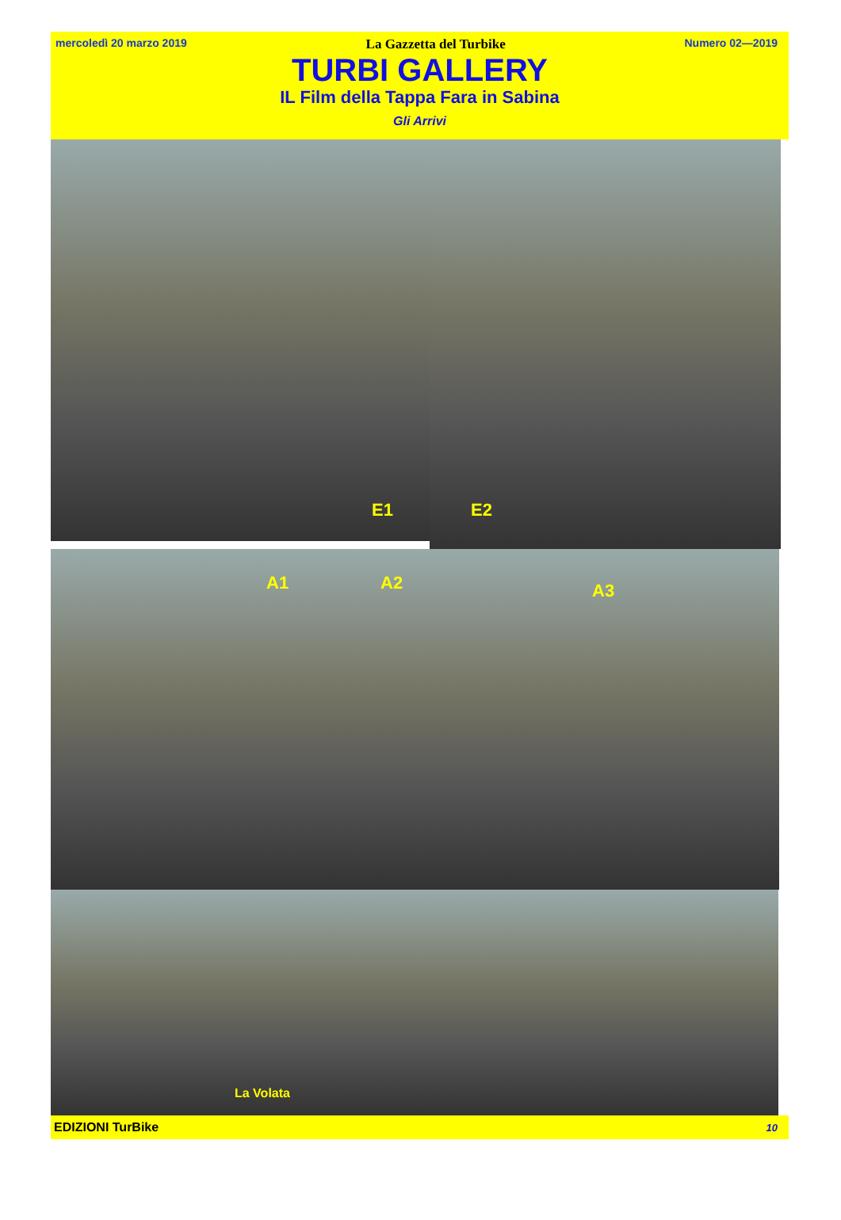mercoledì 20 marzo 2019 La Gazzetta del Turbike Numero 02—2019
TURBI GALLERY
IL Film della Tappa Fara in Sabina
Gli Arrivi
E1
E2
A1
A2
A3
La Volata
EDIZIONI TurBike 10